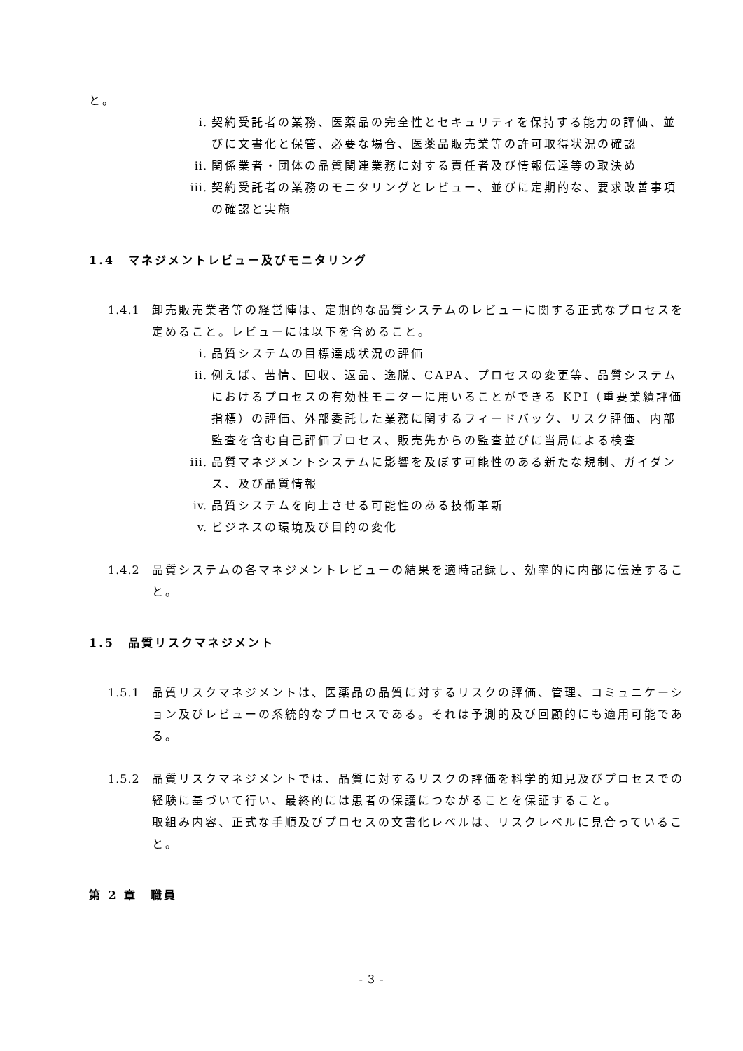と。
i. 契約受託者の業務、医薬品の完全性とセキュリティを保持する能力の評価、並びに文書化と保管、必要な場合、医薬品販売業等の許可取得状況の確認
ii. 関係業者・団体の品質関連業務に対する責任者及び情報伝達等の取決め
iii. 契約受託者の業務のモニタリングとレビュー、並びに定期的な、要求改善事項の確認と実施
1.4　マネジメントレビュー及びモニタリング
1.4.1 卸売販売業者等の経営陣は、定期的な品質システムのレビューに関する正式なプロセスを定めること。レビューには以下を含めること。
i. 品質システムの目標達成状況の評価
ii. 例えば、苦情、回収、返品、逸脱、CAPA、プロセスの変更等、品質システムにおけるプロセスの有効性モニターに用いることができる KPI（重要業績評価指標）の評価、外部委託した業務に関するフィードバック、リスク評価、内部監査を含む自己評価プロセス、販売先からの監査並びに当局による検査
iii. 品質マネジメントシステムに影響を及ぼす可能性のある新たな規制、ガイダンス、及び品質情報
iv. 品質システムを向上させる可能性のある技術革新
v. ビジネスの環境及び目的の変化
1.4.2 品質システムの各マネジメントレビューの結果を適時記録し、効率的に内部に伝達すること。
1.5　品質リスクマネジメント
1.5.1 品質リスクマネジメントは、医薬品の品質に対するリスクの評価、管理、コミュニケーション及びレビューの系統的なプロセスである。それは予測的及び回顧的にも適用可能である。
1.5.2 品質リスクマネジメントでは、品質に対するリスクの評価を科学的知見及びプロセスでの経験に基づいて行い、最終的には患者の保護につながることを保証すること。
取組み内容、正式な手順及びプロセスの文書化レベルは、リスクレベルに見合っていること。
第 2 章　職員
- 3 -